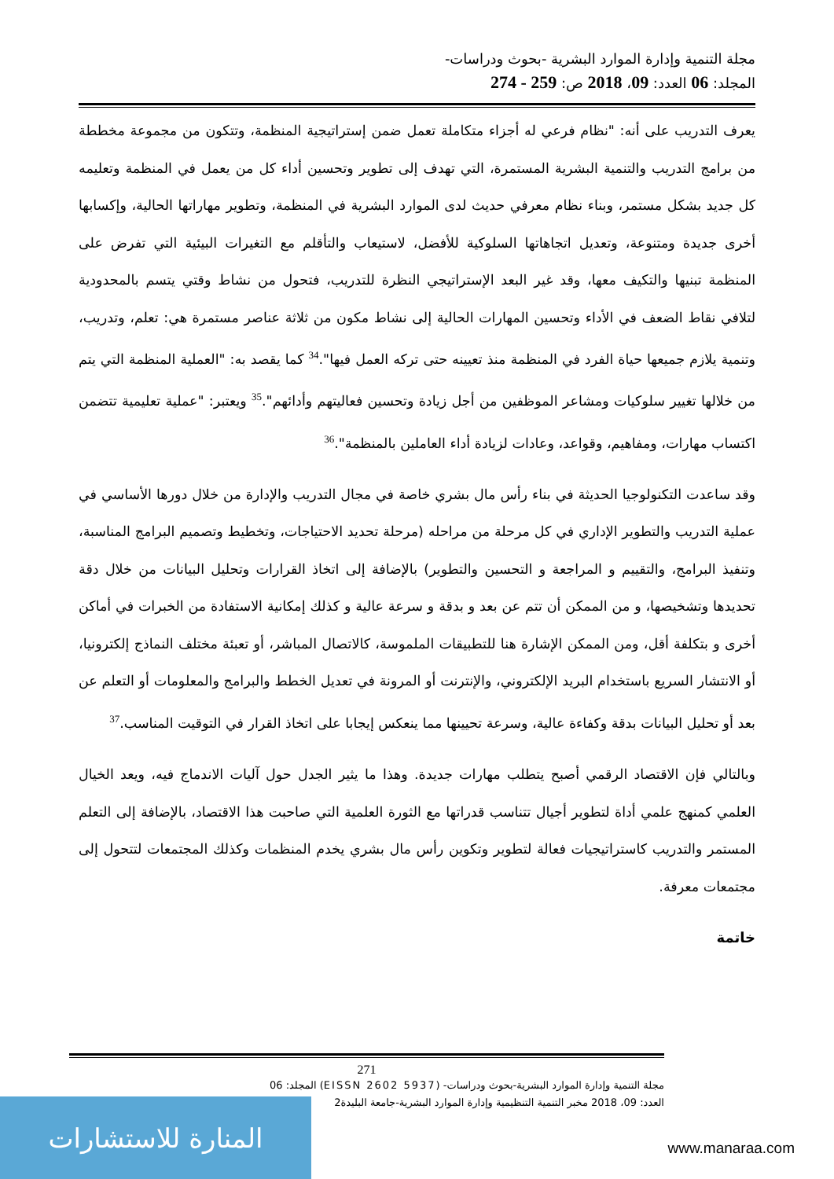مجلة التنمية وإدارة الموارد البشرية -بحوث ودراسات-
المجلد: 06 العدد: 09، 2018 ص: 259 - 274
يعرف التدريب على أنه: "نظام فرعي له أجزاء متكاملة تعمل ضمن إستراتيجية المنظمة، وتتكون من مجموعة مخططة من برامج التدريب والتنمية البشرية المستمرة، التي تهدف إلى تطوير وتحسين أداء كل من يعمل في المنظمة وتعليمه كل جديد بشكل مستمر، وبناء نظام معرفي حديث لدى الموارد البشرية في المنظمة، وتطوير مهاراتها الحالية، وإكسابها أخرى جديدة ومتنوعة، وتعديل اتجاهاتها السلوكية للأفضل، لاستيعاب والتأقلم مع التغيرات البيئية التي تفرض على المنظمة تبنيها والتكيف معها، وقد غير البعد الإستراتيجي النظرة للتدريب، فتحول من نشاط وقتي يتسم بالمحدودية لتلافي نقاط الضعف في الأداء وتحسين المهارات الحالية إلى نشاط مكون من ثلاثة عناصر مستمرة هي: تعلم، وتدريب، وتنمية يلازم جميعها حياة الفرد في المنظمة منذ تعيينه حتى تركه العمل فيها".<sup>34</sup> كما يقصد به: "العملية المنظمة التي يتم من خلالها تغيير سلوكيات ومشاعر الموظفين من أجل زيادة وتحسين فعاليتهم وأدائهم".<sup>35</sup> ويعتبر: "عملية تعليمية تتضمن اكتساب مهارات، ومفاهيم، وقواعد، وعادات لزيادة أداء العاملين بالمنظمة".<sup>36</sup>
وقد ساعدت التكنولوجيا الحديثة في بناء رأس مال بشري خاصة في مجال التدريب والإدارة من خلال دورها الأساسي في عملية التدريب والتطوير الإداري في كل مرحلة من مراحله (مرحلة تحديد الاحتياجات، وتخطيط وتصميم البرامج المناسبة، وتنفيذ البرامج، والتقييم و المراجعة و التحسين والتطوير) بالإضافة إلى اتخاذ القرارات وتحليل البيانات من خلال دقة تحديدها وتشخيصها، و من الممكن أن تتم عن بعد و بدقة و سرعة عالية و كذلك إمكانية الاستفادة من الخبرات في أماكن أخرى و بتكلفة أقل، ومن الممكن الإشارة هنا للتطبيقات الملموسة، كالاتصال المباشر، أو تعبئة مختلف النماذج إلكترونيا، أو الانتشار السريع باستخدام البريد الإلكتروني، والإنترنت أو المرونة في تعديل الخطط والبرامج والمعلومات أو التعلم عن بعد أو تحليل البيانات بدقة وكفاءة عالية، وسرعة تحيينها مما ينعكس إيجابا على اتخاذ القرار في التوقيت المناسب.<sup>37</sup>
وبالتالي فإن الاقتصاد الرقمي أصبح يتطلب مهارات جديدة. وهذا ما يثير الجدل حول آليات الاندماج فيه، ويعد الخيال العلمي كمنهج علمي أداة لتطوير أجيال تتناسب قدراتها مع الثورة العلمية التي صاحبت هذا الاقتصاد، بالإضافة إلى التعلم المستمر والتدريب كاستراتيجيات فعالة لتطوير وتكوين رأس مال بشري يخدم المنظمات وكذلك المجتمعات لتتحول إلى مجتمعات معرفة.
خاتمة
271
مجلة التنمية وإدارة الموارد البشرية-بحوث ودراسات- (EISSN 2602 5937) المجلد: 06
العدد: 09، 2018 مخبر التنمية التنظيمية وإدارة الموارد البشرية-جامعة البليدة2
المنارة للاستشارات
www.manaraa.com